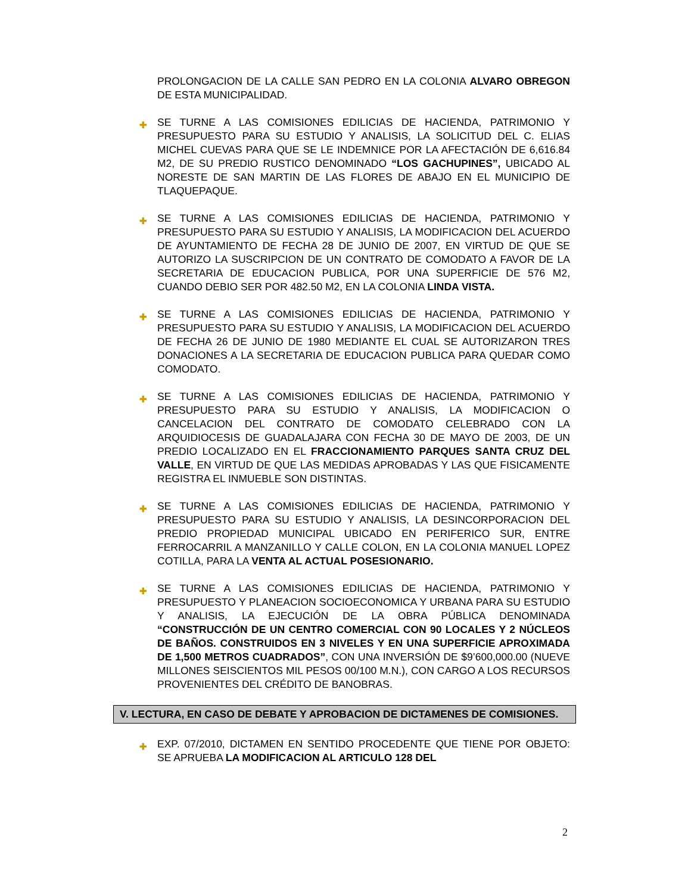PROLONGACION DE LA CALLE SAN PEDRO EN LA COLONIA ALVARO OBREGON DE ESTA MUNICIPALIDAD.
✚ SE TURNE A LAS COMISIONES EDILICIAS DE HACIENDA, PATRIMONIO Y PRESUPUESTO PARA SU ESTUDIO Y ANALISIS, LA SOLICITUD DEL C. ELIAS MICHEL CUEVAS PARA QUE SE LE INDEMNICE POR LA AFECTACIÓN DE 6,616.84 M2, DE SU PREDIO RUSTICO DENOMINADO “LOS GACHUPINES”, UBICADO AL NORESTE DE SAN MARTIN DE LAS FLORES DE ABAJO EN EL MUNICIPIO DE TLAQUEPAQUE.
✚ SE TURNE A LAS COMISIONES EDILICIAS DE HACIENDA, PATRIMONIO Y PRESUPUESTO PARA SU ESTUDIO Y ANALISIS, LA MODIFICACION DEL ACUERDO DE AYUNTAMIENTO DE FECHA 28 DE JUNIO DE 2007, EN VIRTUD DE QUE SE AUTORIZO LA SUSCRIPCION DE UN CONTRATO DE COMODATO A FAVOR DE LA SECRETARIA DE EDUCACION PUBLICA, POR UNA SUPERFICIE DE 576 M2, CUANDO DEBIO SER POR 482.50 M2, EN LA COLONIA LINDA VISTA.
✚ SE TURNE A LAS COMISIONES EDILICIAS DE HACIENDA, PATRIMONIO Y PRESUPUESTO PARA SU ESTUDIO Y ANALISIS, LA MODIFICACION DEL ACUERDO DE FECHA 26 DE JUNIO DE 1980 MEDIANTE EL CUAL SE AUTORIZARON TRES DONACIONES A LA SECRETARIA DE EDUCACION PUBLICA PARA QUEDAR COMO COMODATO.
✚ SE TURNE A LAS COMISIONES EDILICIAS DE HACIENDA, PATRIMONIO Y PRESUPUESTO PARA SU ESTUDIO Y ANALISIS, LA MODIFICACION O CANCELACION DEL CONTRATO DE COMODATO CELEBRADO CON LA ARQUIDIOCESIS DE GUADALAJARA CON FECHA 30 DE MAYO DE 2003, DE UN PREDIO LOCALIZADO EN EL FRACCIONAMIENTO PARQUES SANTA CRUZ DEL VALLE, EN VIRTUD DE QUE LAS MEDIDAS APROBADAS Y LAS QUE FISICAMENTE REGISTRA EL INMUEBLE SON DISTINTAS.
✚ SE TURNE A LAS COMISIONES EDILICIAS DE HACIENDA, PATRIMONIO Y PRESUPUESTO PARA SU ESTUDIO Y ANALISIS, LA DESINCORPORACION DEL PREDIO PROPIEDAD MUNICIPAL UBICADO EN PERIFERICO SUR, ENTRE FERROCARRIL A MANZANILLO Y CALLE COLON, EN LA COLONIA MANUEL LOPEZ COTILLA, PARA LA VENTA AL ACTUAL POSESIONARIO.
✚ SE TURNE A LAS COMISIONES EDILICIAS DE HACIENDA, PATRIMONIO Y PRESUPUESTO Y PLANEACION SOCIOECONOMICA Y URBANA PARA SU ESTUDIO Y ANALISIS, LA EJECUCIÓN DE LA OBRA PÚBLICA DENOMINADA “CONSTRUCCIÓN DE UN CENTRO COMERCIAL CON 90 LOCALES Y 2 NÚCLEOS DE BAÑOS. CONSTRUIDOS EN 3 NIVELES Y EN UNA SUPERFICIE APROXIMADA DE 1,500 METROS CUADRADOS”, CON UNA INVERSIÓN DE $9’600,000.00 (NUEVE MILLONES SEISCIENTOS MIL PESOS 00/100 M.N.), CON CARGO A LOS RECURSOS PROVENIENTES DEL CRÉDITO DE BANOBRAS.
V. LECTURA, EN CASO DE DEBATE Y APROBACION DE DICTAMENES DE COMISIONES.
✚ EXP. 07/2010, DICTAMEN EN SENTIDO PROCEDENTE QUE TIENE POR OBJETO: SE APRUEBA LA MODIFICACION AL ARTICULO 128 DEL
2